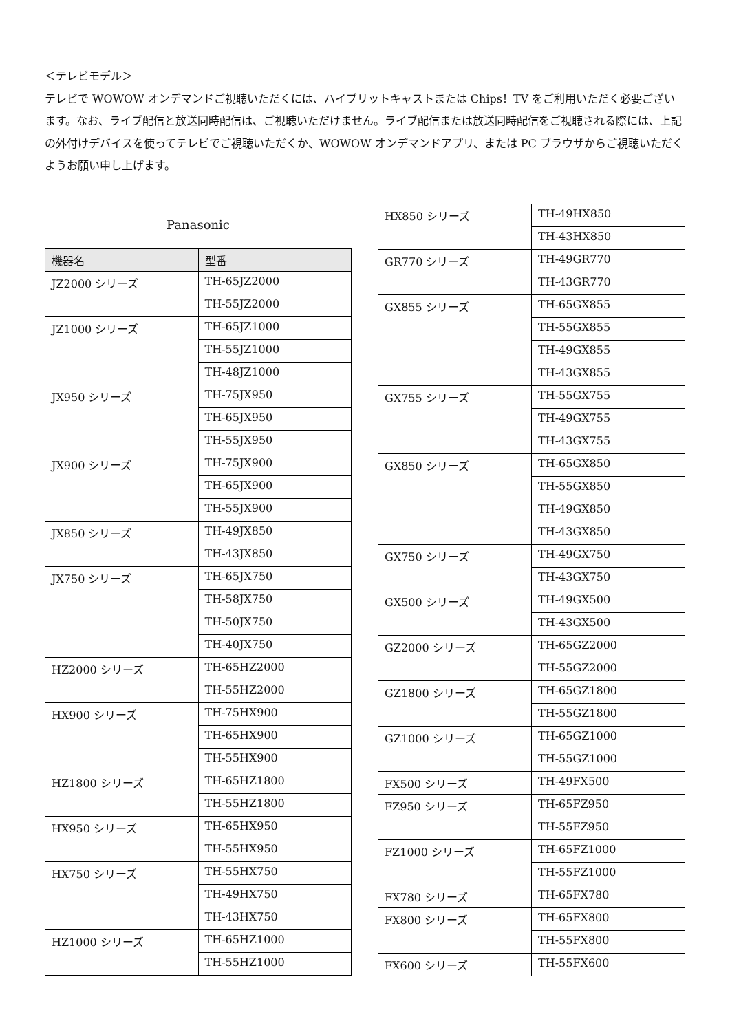＜テレビモデル＞
テレビで WOWOW オンデマンドご視聴いただくには、ハイブリットキャストまたは Chips！TV をご利用いただく必要ございます。なお、ライブ配信と放送同時配信は、ご視聴いただけません。ライブ配信または放送同時配信をご視聴される際には、上記の外付けデバイスを使ってテレビでご視聴いただくか、WOWOW オンデマンドアプリ、または PC ブラウザからご視聴いただくようお願い申し上げます。
Panasonic
| 機器名 | 型番 |
| --- | --- |
| JZ2000 シリーズ | TH-65JZ2000 |
| | TH-55JZ2000 |
| JZ1000 シリーズ | TH-65JZ1000 |
| | TH-55JZ1000 |
| | TH-48JZ1000 |
| JX950 シリーズ | TH-75JX950 |
| | TH-65JX950 |
| | TH-55JX950 |
| JX900 シリーズ | TH-75JX900 |
| | TH-65JX900 |
| | TH-55JX900 |
| JX850 シリーズ | TH-49JX850 |
| | TH-43JX850 |
| JX750 シリーズ | TH-65JX750 |
| | TH-58JX750 |
| | TH-50JX750 |
| | TH-40JX750 |
| HZ2000 シリーズ | TH-65HZ2000 |
| | TH-55HZ2000 |
| HX900 シリーズ | TH-75HX900 |
| | TH-65HX900 |
| | TH-55HX900 |
| HZ1800 シリーズ | TH-65HZ1800 |
| | TH-55HZ1800 |
| HX950 シリーズ | TH-65HX950 |
| | TH-55HX950 |
| HX750 シリーズ | TH-55HX750 |
| | TH-49HX750 |
| | TH-43HX750 |
| HZ1000 シリーズ | TH-65HZ1000 |
| | TH-55HZ1000 |
| HX850 シリーズ | TH-49HX850 |
| | TH-43HX850 |
| GR770 シリーズ | TH-49GR770 |
| | TH-43GR770 |
| GX855 シリーズ | TH-65GX855 |
| | TH-55GX855 |
| | TH-49GX855 |
| | TH-43GX855 |
| GX755 シリーズ | TH-55GX755 |
| | TH-49GX755 |
| | TH-43GX755 |
| GX850 シリーズ | TH-65GX850 |
| | TH-55GX850 |
| | TH-49GX850 |
| | TH-43GX850 |
| GX750 シリーズ | TH-49GX750 |
| | TH-43GX750 |
| GX500 シリーズ | TH-49GX500 |
| | TH-43GX500 |
| GZ2000 シリーズ | TH-65GZ2000 |
| | TH-55GZ2000 |
| GZ1800 シリーズ | TH-65GZ1800 |
| | TH-55GZ1800 |
| GZ1000 シリーズ | TH-65GZ1000 |
| | TH-55GZ1000 |
| FX500 シリーズ | TH-49FX500 |
| FZ950 シリーズ | TH-65FZ950 |
| | TH-55FZ950 |
| FZ1000 シリーズ | TH-65FZ1000 |
| | TH-55FZ1000 |
| FX780 シリーズ | TH-65FX780 |
| FX800 シリーズ | TH-65FX800 |
| | TH-55FX800 |
| FX600 シリーズ | TH-55FX600 |